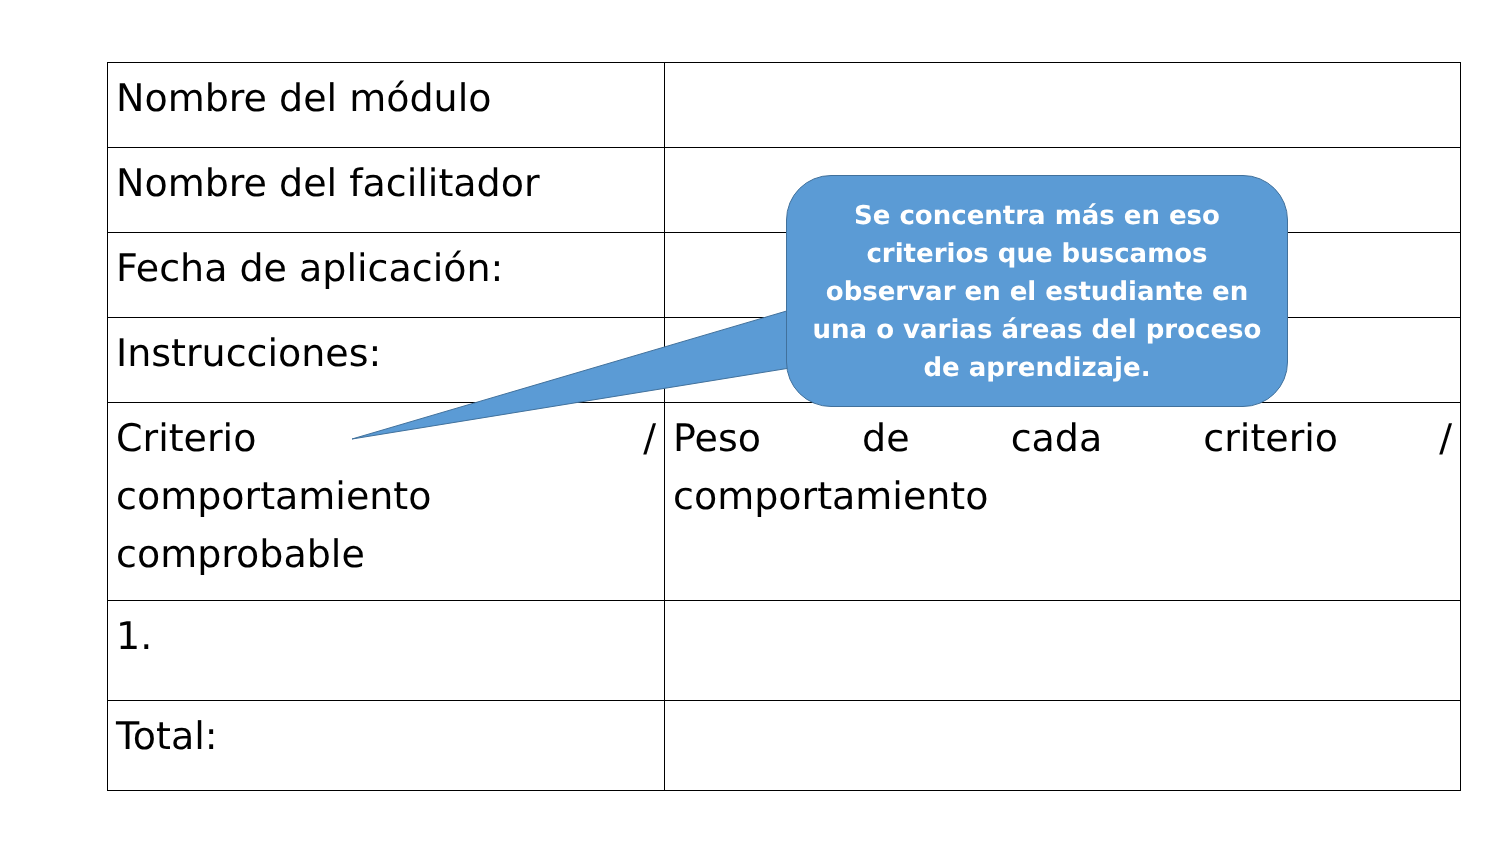| Nombre del módulo | |
| Nombre del facilitador | |
| Fecha de aplicación: | |
| Instrucciones: | |
| Criterio / comportamiento comprobable | Peso de cada criterio / comportamiento |
| 1. | |
| Total: | |
Se concentra más en eso criterios que buscamos observar en el estudiante en una o varias áreas del proceso de aprendizaje.